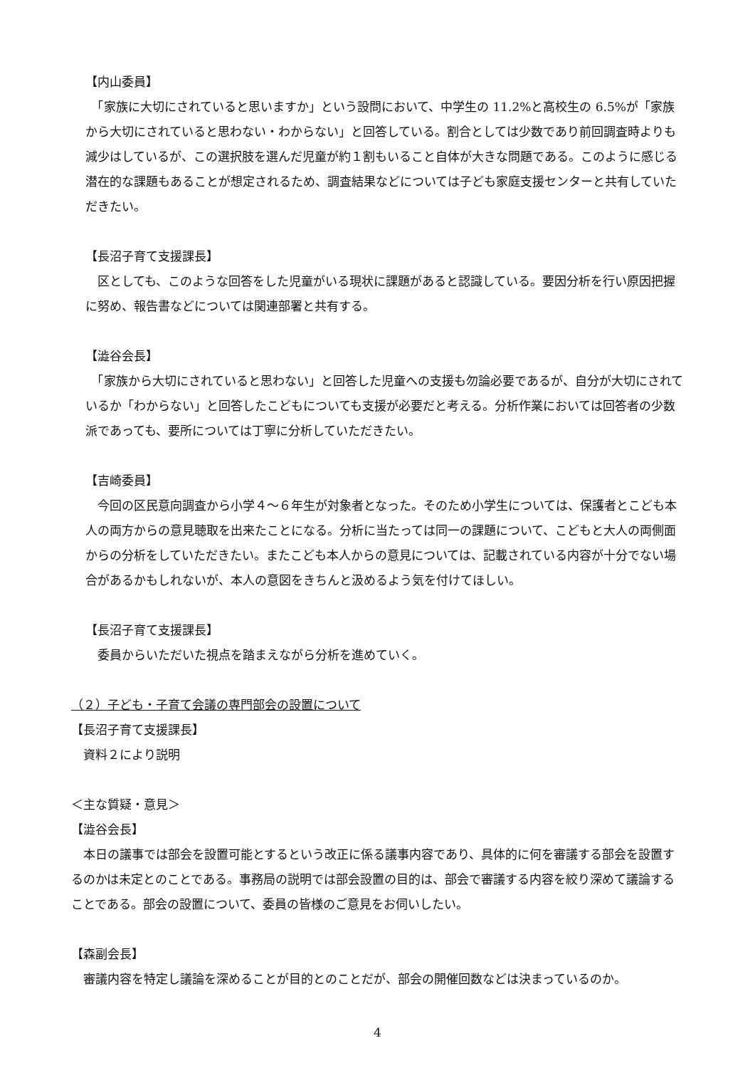【内山委員】
　「家族に大切にされていると思いますか」という設問において、中学生の 11.2%と高校生の 6.5%が「家族から大切にされていると思わない・わからない」と回答している。割合としては少数であり前回調査時よりも減少はしているが、この選択肢を選んだ児童が約１割もいること自体が大きな問題である。このように感じる潜在的な課題もあることが想定されるため、調査結果などについては子ども家庭支援センターと共有していただきたい。
【長沼子育て支援課長】
　区としても、このような回答をした児童がいる現状に課題があると認識している。要因分析を行い原因把握に努め、報告書などについては関連部署と共有する。
【澁谷会長】
　「家族から大切にされていると思わない」と回答した児童への支援も勿論必要であるが、自分が大切にされているか「わからない」と回答したこどもについても支援が必要だと考える。分析作業においては回答者の少数派であっても、要所については丁寧に分析していただきたい。
【吉崎委員】
　今回の区民意向調査から小学４～６年生が対象者となった。そのため小学生については、保護者とこども本人の両方からの意見聴取を出来たことになる。分析に当たっては同一の課題について、こどもと大人の両側面からの分析をしていただきたい。またこども本人からの意見については、記載されている内容が十分でない場合があるかもしれないが、本人の意図をきちんと汲めるよう気を付けてほしい。
【長沼子育て支援課長】
　委員からいただいた視点を踏まえながら分析を進めていく。
（２）子ども・子育て会議の専門部会の設置について
【長沼子育て支援課長】
　資料２により説明
＜主な質疑・意見＞
【澁谷会長】
　本日の議事では部会を設置可能とするという改正に係る議事内容であり、具体的に何を審議する部会を設置するのかは未定とのことである。事務局の説明では部会設置の目的は、部会で審議する内容を絞り深めて議論することである。部会の設置について、委員の皆様のご意見をお伺いしたい。
【森副会長】
　審議内容を特定し議論を深めることが目的とのことだが、部会の開催回数などは決まっているのか。
4